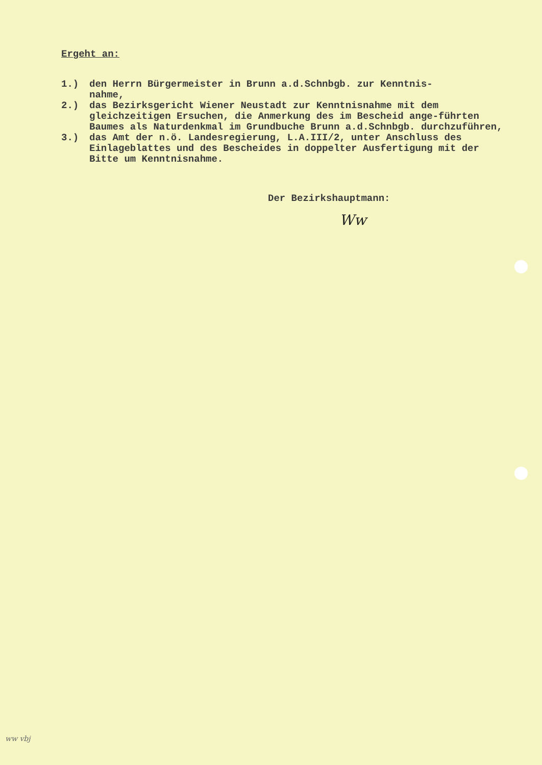Ergeht an:
1.) den Herrn Bürgermeister in Brunn a.d.Schnbgb. zur Kenntnis-
nahme,
2.) das Bezirksgericht Wiener Neustadt zur Kenntnisnahme mit dem gleichzeitigen Ersuchen, die Anmerkung des im Bescheid ange-führten Baumes als Naturdenkmal im Grundbuche Brunn a.d.Schnbgb. durchzuführen,
3.) das Amt der n.ö. Landesregierung, L.A.III/2, unter Anschluss des Einlageblattes und des Bescheides in doppelter Ausfertigung mit der Bitte um Kenntnisnahme.
Der Bezirkshauptmann:
Ww
ww vbj